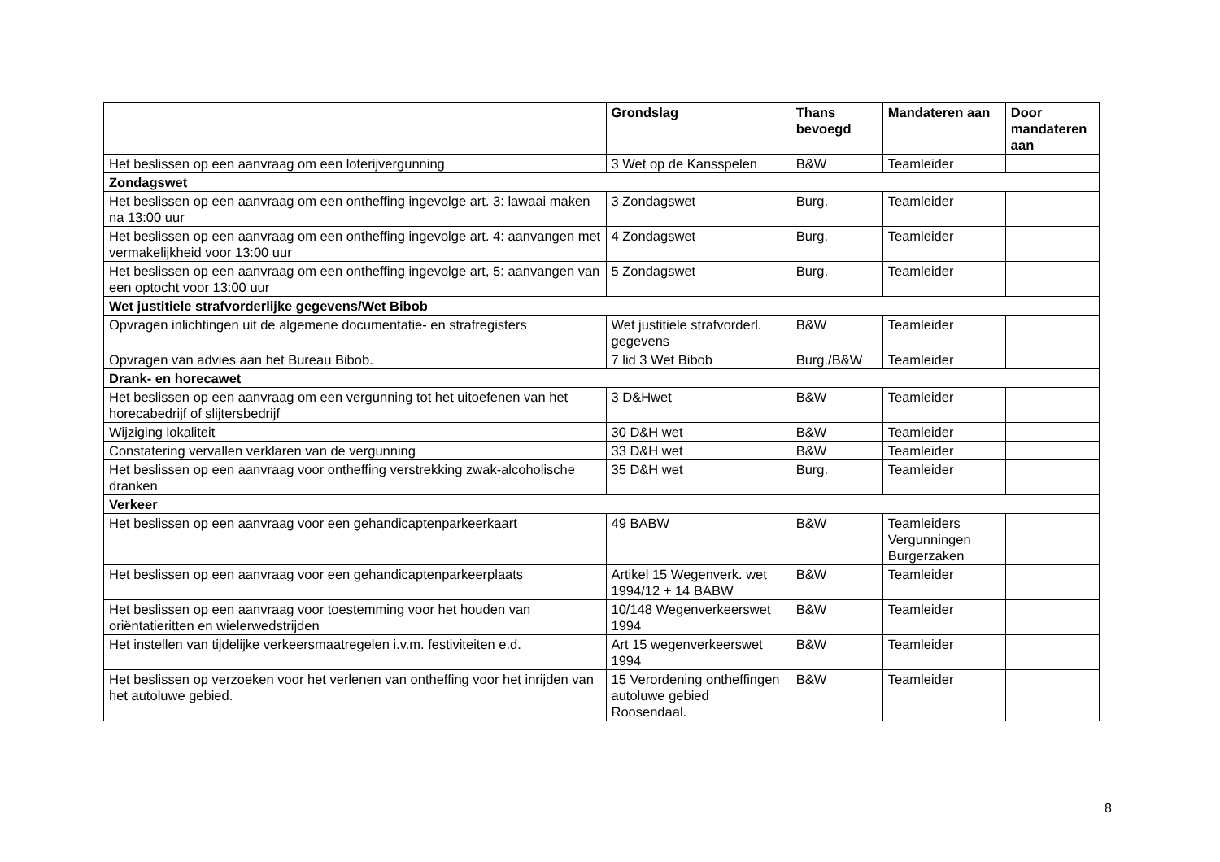| | Grondslag | Thans bevoegd | Mandateren aan | Door mandateren aan |
| --- | --- | --- | --- | --- |
| Het beslissen op een aanvraag om een loterijvergunning | 3 Wet op de Kansspelen | B&W | Teamleider | |
| Zondagswet | | | | |
| Het beslissen op een aanvraag om een ontheffing ingevolge art. 3: lawaai maken na 13:00 uur | 3 Zondagswet | Burg. | Teamleider | |
| Het beslissen op een aanvraag om een ontheffing ingevolge art. 4: aanvangen met vermakelijkheid voor 13:00 uur | 4 Zondagswet | Burg. | Teamleider | |
| Het beslissen op een aanvraag om een ontheffing ingevolge art, 5: aanvangen van een optocht voor 13:00 uur | 5 Zondagswet | Burg. | Teamleider | |
| Wet justitiele strafvorderlijke gegevens/Wet Bibob | | | | |
| Opvragen inlichtingen uit de algemene documentatie- en strafregisters | Wet justitiele strafvorderl. gegevens | B&W | Teamleider | |
| Opvragen van advies aan het Bureau Bibob. | 7 lid 3 Wet Bibob | Burg./B&W | Teamleider | |
| Drank- en horecawet | | | | |
| Het beslissen op een aanvraag om een vergunning tot het uitoefenen van het horecabedrijf of slijtersbedrijf | 3 D&Hwet | B&W | Teamleider | |
| Wijziging lokaliteit | 30 D&H wet | B&W | Teamleider | |
| Constatering vervallen verklaren van de vergunning | 33 D&H wet | B&W | Teamleider | |
| Het beslissen op een aanvraag voor ontheffing verstrekking zwak-alcoholische dranken | 35 D&H wet | Burg. | Teamleider | |
| Verkeer | | | | |
| Het beslissen op een aanvraag voor een gehandicaptenparkeerkaart | 49 BABW | B&W | Teamleiders Vergunningen Burgerzaken | |
| Het beslissen op een aanvraag voor een gehandicaptenparkeerplaats | Artikel 15 Wegenverk. wet 1994/12 + 14 BABW | B&W | Teamleider | |
| Het beslissen op een aanvraag voor toestemming voor het houden van oriëntatieritten en wielerwedstrijden | 10/148 Wegenverkeerswet 1994 | B&W | Teamleider | |
| Het instellen van tijdelijke verkeersmaatregelen i.v.m. festiviteiten e.d. | Art 15 wegenverkeerswet 1994 | B&W | Teamleider | |
| Het beslissen op verzoeken voor het verlenen van ontheffing voor het inrijden van het autoluwe gebied. | 15 Verordening ontheffingen autoluwe gebied Roosendaal. | B&W | Teamleider | |
8